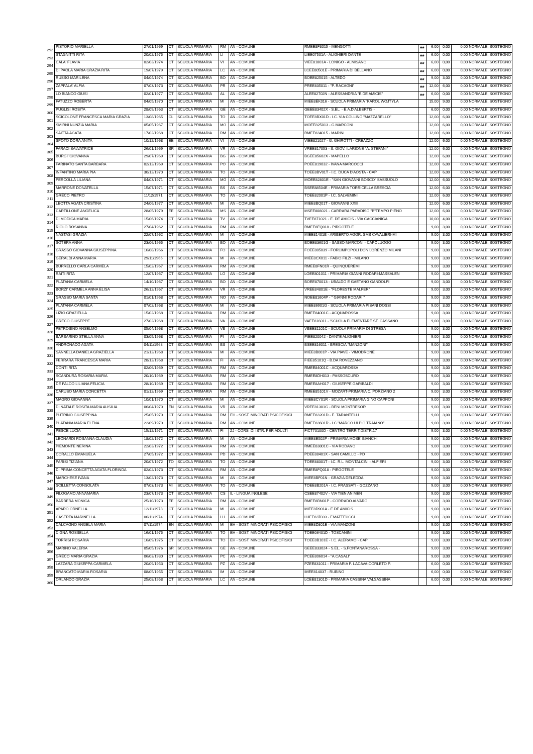| 292 | PISTORIO MARIELLA | 27/01/1969 | CT | SCUOLA PRIMARIA | RM | AN - COMUNE | RMEE8F3015 - MENGOTTI | ** | 6,00 | 0,00 | 0,00 NORMALE, SOSTEGNO |
| 293 | STAGNITTI RITA | 20/02/1975 | CT | SCUOLA PRIMARIA | LI | AN - COMUNE | LIEE07501A - ALIGHIERI DANTE | ** | 6,00 | 0,00 | 0,00 NORMALE, SOSTEGNO |
| 294 | CALA' FLAVIA | 02/03/1974 | CT | SCUOLA PRIMARIA | VI | AN - COMUNE | VIEE81801A - LONIGO - ALMISANO | ** | 6,00 | 0,00 | 0,00 NORMALE, SOSTEGNO |
| 295 | DI PAOLA MARIA GRAZIA RITA | 19/07/1979 | CT | SCUOLA PRIMARIA | LC | AN - COMUNE | LCEE80501E - PRIMARIA DI BELLANO | ** | 6,00 | 0,00 | 0,00 NORMALE, SOSTEGNO |
| 296 | RUSSO MARILENA | 04/04/1974 | CT | SCUOLA PRIMARIA | BO | AN - COMUNE | BOEE825015 - ALTEDO | ** | 9,00 | 3,00 | 0,00 NORMALE, SOSTEGNO |
| 297 | ZAPPALA' ALFIA | 07/03/1973 | CT | SCUOLA PRIMARIA | PR | AN - COMUNE | PREE835011 - "P. RACAGNI" | ** | 12,00 | 6,00 | 0,00 NORMALE, SOSTEGNO |
| 298 | LO BIANCO GIUSI | 02/01/1977 | CT | SCUOLA PRIMARIA | AL | AN - COMUNE | ALEE82702N - ALESSANDRIA "E.DE AMICIS" | ** | 6,00 | 0,00 | 0,00 NORMALE, SOSTEGNO |
| 299 | FATUZZO ROBERTA | 04/05/1970 | CT | SCUOLA PRIMARIA | MI | AN - COMUNE | MIEE8EK016 - SCUOLA PRIMARIA "KAROL WOJTYLA | | 15,00 | 9,00 | 0,00 NORMALE, SOSTEGNO |
| 300 | PUGLISI ROSITA | 28/09/1963 | CT | SCUOLA PRIMARIA | GE | AN - COMUNE | GEEE83402X - S.EL. - E.A.D'ALBERTIS - | | 6,00 | 0,00 | 0,00 NORMALE, SOSTEGNO |
| 301 | SCICOLONE FRANCESCA MARIA GRAZIA | 13/08/1965 | CL | SCUOLA PRIMARIA | TO | AN - COMUNE | TOEE8BX01D - I.C. VIA COLLINO "MAZZARELLO" | | 12,00 | 6,00 | 0,00 NORMALE, SOSTEGNO |
| 302 | SMIRNI NUNZIA MARIA | 05/05/1967 | CT | SCUOLA PRIMARIA | MO | AN - COMUNE | MOEE825013 - G.MARCONI | | 12,00 | 6,00 | 0,00 NORMALE, SOSTEGNO |
| 303 | SAITTA AGATA | 17/02/1968 | CT | SCUOLA PRIMARIA | RM | AN - COMUNE | RMEE834015 - MARINI | | 12,00 | 6,00 | 0,00 NORMALE, SOSTEGNO |
| 304 | SPOTO DORA ANITA | 10/12/1968 | EE | SCUOLA PRIMARIA | VI | AN - COMUNE | VIEE821027 - G. GHIROTTI - CREAZZO | | 12,00 | 6,00 | 0,00 NORMALE, SOSTEGNO |
| 305 | FARACI SALVATRICE | 26/01/1969 | SR | SCUOLA PRIMARIA | VR | AN - COMUNE | VREE817053 - S. GIOV. ILARIONE "A. STEFANI" | | 12,00 | 6,00 | 0,00 NORMALE, SOSTEGNO |
| 306 | BURGI' GIOVANNA | 29/07/1969 | CT | SCUOLA PRIMARIA | BG | AN - COMUNE | BGEE85602X - MAPELLO | | 12,00 | 6,00 | 0,00 NORMALE, SOSTEGNO |
| 307 | FARINATO SANTA BARBARA | 02/12/1969 | CT | SCUOLA PRIMARIA | PO | AN - COMUNE | POEE819032 - IVANA MARCOCCI | | 12,00 | 6,00 | 0,00 NORMALE, SOSTEGNO |
| 308 | INFANTINO MARIA PIA | 30/12/1970 | CT | SCUOLA PRIMARIA | TO | AN - COMUNE | TOEE8BV01T - I.C. DUCA D'AOSTA - CAP | | 12,00 | 6,00 | 0,00 NORMALE, SOSTEGNO |
| 309 | PERCOLLA LILIANA | 04/03/1971 | CT | SCUOLA PRIMARIA | MO | AN - COMUNE | MOEE82801E - "SAN GIOVANNI BOSCO" SASSUOLO | | 12,00 | 6,00 | 0,00 NORMALE, SOSTEGNO |
| 310 | MARRONE DONATELLA | 15/07/1971 | CT | SCUOLA PRIMARIA | BS | AN - COMUNE | BSEE88504E - PRIMARIA TORRICELLA BRESCIA | | 12,00 | 6,00 | 0,00 NORMALE, SOSTEGNO |
| 311 | GRECO PIETRO | 11/12/1971 | CT | SCUOLA PRIMARIA | TO | AN - COMUNE | TOEE82001P - I.C. SALVEMINI | | 12,00 | 6,00 | 0,00 NORMALE, SOSTEGNO |
| 312 | LEOTTA AGATA CRISTINA | 24/06/1977 | CT | SCUOLA PRIMARIA | MI | AN - COMUNE | MIEE8BQ01T - GIOVANNI XXIII | | 12,00 | 6,00 | 0,00 NORMALE, SOSTEGNO |
| 313 | CARTILLONE ANGELICA | 28/05/1979 | EE | SCUOLA PRIMARIA | MS | AN - COMUNE | MSEE808021 - CARRARA PARADISO "B"TEMPO PIENO | | 12,00 | 6,00 | 0,00 NORMALE, SOSTEGNO |
| 314 | DI MODICA MARIA | 15/06/1974 | CT | SCUOLA PRIMARIA | TV | AN - COMUNE | TVEE871021 - E. DE AMICIS - VIA CACCIANIGA | | 10,00 | 4,00 | 0,00 NORMALE, SOSTEGNO |
| 315 | RIOLO ROSANNA | 27/04/1962 | CT | SCUOLA PRIMARIA | RM | AN - COMUNE | RMEE8FQ018 - PIRGOTELE | | 9,00 | 3,00 | 0,00 NORMALE, SOSTEGNO |
| 316 | NASTASI GRAZIA | 22/07/1962 | CT | SCUOLA PRIMARIA | MI | AN - COMUNE | MIEE81401B - ARIBERTO AGGR. SMS CAVALIERI-MI | | 9,00 | 3,00 | 0,00 NORMALE, SOSTEGNO |
| 317 | SOTERA ANNA | 23/06/1965 | CT | SCUOLA PRIMARIA | BO | AN - COMUNE | BOEE83601G - SASSO MARCONI - CAPOLUOGO | | 9,00 | 3,00 | 0,00 NORMALE, SOSTEGNO |
| 318 | GRASSO GIOVANNA GIUSEPPINA | 16/08/1966 | CT | SCUOLA PRIMARIA | FO | AN - COMUNE | FOEE805039 - FORLIMPOPOLI DON LORENZO MILANI | | 9,00 | 3,00 | 0,00 NORMALE, SOSTEGNO |
| 319 | GERALDI ANNA MARIA | 29/11/1966 | CT | SCUOLA PRIMARIA | MI | AN - COMUNE | MIEE8CX011 - FABIO FILZI - MILANO | | 9,00 | 3,00 | 0,00 NORMALE, SOSTEGNO |
| 320 | BURRELLO CARLA CARMELA | 15/02/1967 | CT | SCUOLA PRIMARIA | RM | AN - COMUNE | RMEE8FN01R - QUINQUEREMI | | 9,00 | 3,00 | 0,00 NORMALE, SOSTEGNO |
| 321 | RAITI RITA | 12/07/1967 | CT | SCUOLA PRIMARIA | LO | AN - COMUNE | LOEE801011 - PRIMARIA GIANNI RODARI-MASSALEN | | 9,00 | 3,00 | 0,00 NORMALE, SOSTEGNO |
| 322 | PLATANIA CARMELA | 14/10/1967 | CT | SCUOLA PRIMARIA | BO | AN - COMUNE | BOEE870013 - UBALDO E GAETANO GANDOLFI | | 9,00 | 3,00 | 0,00 NORMALE, SOSTEGNO |
| 323 | BORZI' CARMELA ANNA ELISA | 26/12/1967 | CT | SCUOLA PRIMARIA | VR | AN - COMUNE | VREE84801E - "FLORESTE MALFER" | | 9,00 | 3,00 | 0,00 NORMALE, SOSTEGNO |
| 324 | GRASSO MARIA SANTA | 01/01/1968 | CT | SCUOLA PRIMARIA | NO | AN - COMUNE | NOEE81604P - " GIANNI RODARI " | | 9,00 | 3,00 | 0,00 NORMALE, SOSTEGNO |
| 325 | PLATANIA CARMELA | 07/02/1968 | CT | SCUOLA PRIMARIA | MI | AN - COMUNE | MIEE86901G - SCUOLA PRIMARIA PISANI DOSSI | | 9,00 | 3,00 | 0,00 NORMALE, SOSTEGNO |
| 326 | LIZIO GRAZIELLA | 15/02/1968 | CT | SCUOLA PRIMARIA | RM | AN - COMUNE | RMEE84001C - ACQUAROSSA | | 9,00 | 3,00 | 0,00 NORMALE, SOSTEGNO |
| 327 | GRECO GIUSEPPE | 27/02/1968 | CT | SCUOLA PRIMARIA | VA | AN - COMUNE | VAEE816011 - 'SCUOLA ELEMENTARE ST. CASSANO | | 9,00 | 3,00 | 0,00 NORMALE, SOSTEGNO |
| 328 | PETROSINO ANSELMO | 05/04/1968 | CT | SCUOLA PRIMARIA | VB | AN - COMUNE | VBEE81101C - SCUOLA PRIMARIA DI STRESA | | 9,00 | 3,00 | 0,00 NORMALE, SOSTEGNO |
| 329 | BARBARINO STELLA ANNA | 03/05/1968 | CT | SCUOLA PRIMARIA | PI | AN - COMUNE | PIEE820042 - DANTE ALIGHIERI | | 9,00 | 3,00 | 0,00 NORMALE, SOSTEGNO |
| 330 | ANDRONACO AGATA | 04/11/1968 | CT | SCUOLA PRIMARIA | BS | AN - COMUNE | BSEE816011 - BRESCIA "MANZONI" | | 9,00 | 3,00 | 0,00 NORMALE, SOSTEGNO |
| 331 | SANNELLA DANIELA GRAZIELLA | 21/12/1968 | CT | SCUOLA PRIMARIA | MI | AN - COMUNE | MIEE8B001P - VIA PIAVE - VIMODRONE | | 9,00 | 3,00 | 0,00 NORMALE, SOSTEGNO |
| 332 | FERRARA FRANCESCA MARIA | 28/12/1968 | CT | SCUOLA PRIMARIA | FI | AN - COMUNE | FIEE85101Q - B.DA ROVEZZANO | | 9,00 | 3,00 | 0,00 NORMALE, SOSTEGNO |
| 333 | CONTI RITA | 02/06/1969 | CT | SCUOLA PRIMARIA | RM | AN - COMUNE | RMEE84001C - ACQUAROSSA | | 9,00 | 3,00 | 0,00 NORMALE, SOSTEGNO |
| 334 | SCANDURA ROSARIA MARIA | 20/10/1969 | CT | SCUOLA PRIMARIA | RM | AN - COMUNE | RMEE8DH013 - PASSOSCURO | | 9,00 | 3,00 | 0,00 NORMALE, SOSTEGNO |
| 335 | DE FALCO LILIANA FELICIA | 28/10/1969 | CT | SCUOLA PRIMARIA | RM | AN - COMUNE | RMEE8AH017 - GIUSEPPE GARIBALDI | | 9,00 | 3,00 | 0,00 NORMALE, SOSTEGNO |
| 336 | CARUSO MARIA CONCETTA | 01/12/1969 | CT | SCUOLA PRIMARIA | RM | AN - COMUNE | RMEE85101V - MOZART-PRIMARIA C. PORZIANO 2 | | 9,00 | 3,00 | 0,00 NORMALE, SOSTEGNO |
| 337 | MAGRO GIOVANNA | 10/01/1970 | CT | SCUOLA PRIMARIA | MI | AN - COMUNE | MIEE8CY01R - SCUOLA PRIMARIA GINO CAPPONI | | 9,00 | 3,00 | 0,00 NORMALE, SOSTEGNO |
| 338 | DI NATALE ROSITA MARIA AUSILIA | 06/04/1970 | EN | SCUOLA PRIMARIA | VR | AN - COMUNE | VREE81301G - BENI MONTRESOR | | 9,00 | 3,00 | 0,00 NORMALE, SOSTEGNO |
| 339 | PUTRINO GIUSEPPINA | 25/05/1970 | CT | SCUOLA PRIMARIA | RM | EH - SOST. MINORATI PSICOFISICI | RMEE83201D - E. TARANTELLI | | 9,00 | 3,00 | 0,00 NORMALE, SOSTEGNO |
| 340 | PLATANIA MARIA ELENA | 22/09/1970 | CT | SCUOLA PRIMARIA | RM | AN - COMUNE | RMEE83601R - I.C."MARCO ULPIO TRAIANO" | | 9,00 | 3,00 | 0,00 NORMALE, SOSTEGNO |
| 341 | PESCE LUCIA | 15/12/1971 | CT | SCUOLA PRIMARIA | FI | ZJ - CORSI DI ISTR. PER ADULTI | FICT70100D - CENTRO TERRIT.DISTR.17 | | 9,00 | 3,00 | 0,00 NORMALE, SOSTEGNO |
| 342 | LEONARDI ROSANNA CLAUDIA | 18/02/1972 | CT | SCUOLA PRIMARIA | MI | AN - COMUNE | MIEE8E502P - PRIMARIA MOSE' BIANCHI | | 9,00 | 3,00 | 0,00 NORMALE, SOSTEGNO |
| 343 | PIEMONTE NERINA | 22/03/1972 | CT | SCUOLA PRIMARIA | RM | AN - COMUNE | RMEE83801C - VIA RODANO | | 9,00 | 3,00 | 0,00 NORMALE, SOSTEGNO |
| 344 | CORALLO EMANUELA | 27/05/1972 | CT | SCUOLA PRIMARIA | PD | AN - COMUNE | PDEE88401X - SAN CAMILLO - PD | | 9,00 | 3,00 | 0,00 NORMALE, SOSTEGNO |
| 345 | PARISI TIZIANA | 20/07/1972 | TO | SCUOLA PRIMARIA | TO | AN - COMUNE | TOEE88301T - I.C. R.L. MONTALCINI - ALFIERI | | 9,00 | 3,00 | 0,00 NORMALE, SOSTEGNO |
| 346 | DI PRIMA CONCETTA AGATA FLORINDA | 02/02/1973 | CT | SCUOLA PRIMARIA | RM | AN - COMUNE | RMEE8FQ018 - PIRGOTELE | | 9,00 | 3,00 | 0,00 NORMALE, SOSTEGNO |
| 347 | MARCHESE IVANA | 13/02/1973 | CT | SCUOLA PRIMARIA | MI | AN - COMUNE | MIEE8BF01N - GRAZIA DELEDDA | | 9,00 | 3,00 | 0,00 NORMALE, SOSTEGNO |
| 348 | SCILLETTA CONSOLATA | 07/03/1973 | MI | SCUOLA PRIMARIA | TO | AN - COMUNE | TOEE8B201A - I.C. FRASSATI - GOZZANO | | 9,00 | 3,00 | 0,00 NORMALE, SOSTEGNO |
| 349 | FILOGAMO ANNAMARIA | 23/07/1973 | CT | SCUOLA PRIMARIA | CS | IL - LINGUA INGLESE | CSEE87402V - VIA TIEN AN MEN | | 9,00 | 3,00 | 0,00 NORMALE, SOSTEGNO |
| 350 | BARBERA MONICA | 25/10/1973 | EE | SCUOLA PRIMARIA | RM | AN - COMUNE | RMEE8BN01P - CORRADO ALVARO | | 9,00 | 3,00 | 0,00 NORMALE, SOSTEGNO |
| 351 | APARO ORNELLA | 12/11/1973 | CT | SCUOLA PRIMARIA | MI | AN - COMUNE | MIEE8D901A - E.DE AMICIS | | 9,00 | 3,00 | 0,00 NORMALE, SOSTEGNO |
| 352 | CASERTA MARINELLA | 06/11/1974 | CT | SCUOLA PRIMARIA | LU | AN - COMUNE | LUEE837033 - F.MATTEUCCI | | 9,00 | 3,00 | 0,00 NORMALE, SOSTEGNO |
| 353 | CALCAGNO ANGELA MARIA | 07/11/1974 | EN | SCUOLA PRIMARIA | MI | EH - SOST. MINORATI PSICOFISICI | MIEE8D801E - VIA MANZONI | | 9,00 | 3,00 | 0,00 NORMALE, SOSTEGNO |
| 354 | CIGNA ROSSELLA | 16/01/1975 | CT | SCUOLA PRIMARIA | TO | EH - SOST. MINORATI PSICOFISICI | TOEE06401D - TOSCANINI | | 9,00 | 3,00 | 0,00 NORMALE, SOSTEGNO |
| 355 | TORRISI ROSARIA | 16/09/1975 | CT | SCUOLA PRIMARIA | TO | EH - SOST. MINORATI PSICOFISICI | TOEE8B101E - I.C. ALERAMO - CAP | | 9,00 | 3,00 | 0,00 NORMALE, SOSTEGNO |
| 356 | MARINO VALERIA | 05/05/1976 | SR | SCUOLA PRIMARIA | GE | AN - COMUNE | GEEE833024 - S.EL. - S.FONTANAROSSA - | | 9,00 | 3,00 | 0,00 NORMALE, SOSTEGNO |
| 357 | GRECO MARIA GRAZIA | 06/03/1980 | CT | SCUOLA PRIMARIA | PC | AN - COMUNE | PCEE806014 - "A.CASALI" | | 9,00 | 3,00 | 0,00 NORMALE, SOSTEGNO |
| 358 | LAZZARA GIUSEPPA CARMELA | 20/09/1953 | CT | SCUOLA PRIMARIA | PZ | AN - COMUNE | PZEE831011 - PRIMARIA P. LACAVA-CORLETO P. | | 6,00 | 0,00 | 0,00 NORMALE, SOSTEGNO |
| 359 | BRANCATO MARIA ROSARIA | 08/05/1955 | CT | SCUOLA PRIMARIA | IM | AN - COMUNE | IMEE814037 - RUBINO | | 6,00 | 0,00 | 0,00 NORMALE, SOSTEGNO |
| 360 | ORLANDO GRAZIA | 25/08/1958 | CT | SCUOLA PRIMARIA | LC | AN - COMUNE | LCEE81301D - PRIMARIA CASSINA VALSASSINA | | 6,00 | 0,00 | 0,00 NORMALE, SOSTEGNO |